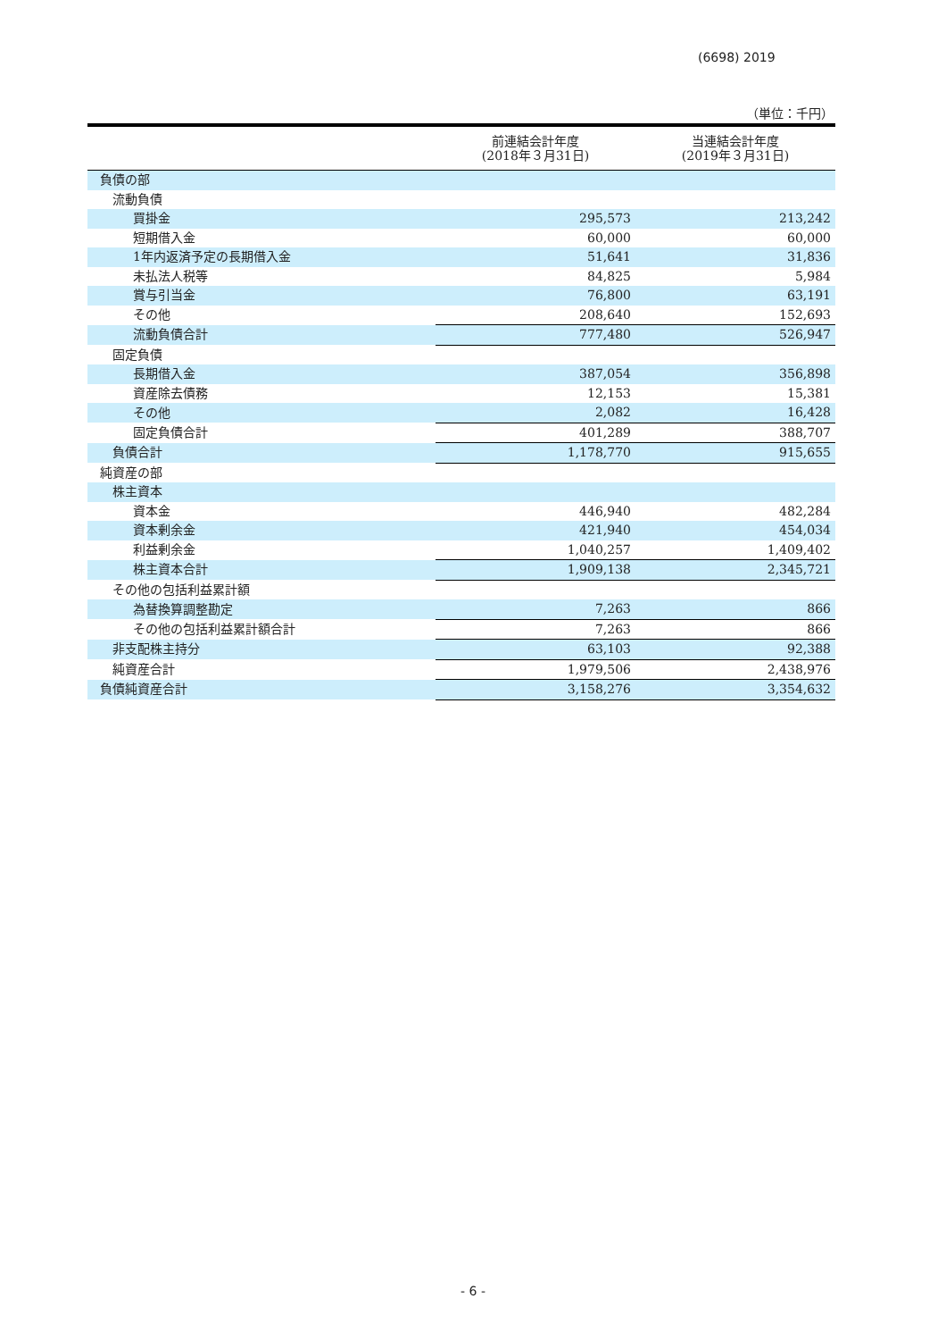(6698) 2019
（単位：千円）
| | 前連結会計年度 (2018年３月31日) | 当連結会計年度 (2019年３月31日) |
| --- | --- | --- |
| 負債の部 | | |
| 流動負債 | | |
| 買掛金 | 295,573 | 213,242 |
| 短期借入金 | 60,000 | 60,000 |
| 1年内返済予定の長期借入金 | 51,641 | 31,836 |
| 未払法人税等 | 84,825 | 5,984 |
| 賞与引当金 | 76,800 | 63,191 |
| その他 | 208,640 | 152,693 |
| 流動負債合計 | 777,480 | 526,947 |
| 固定負債 | | |
| 長期借入金 | 387,054 | 356,898 |
| 資産除去債務 | 12,153 | 15,381 |
| その他 | 2,082 | 16,428 |
| 固定負債合計 | 401,289 | 388,707 |
| 負債合計 | 1,178,770 | 915,655 |
| 純資産の部 | | |
| 株主資本 | | |
| 資本金 | 446,940 | 482,284 |
| 資本剰余金 | 421,940 | 454,034 |
| 利益剰余金 | 1,040,257 | 1,409,402 |
| 株主資本合計 | 1,909,138 | 2,345,721 |
| その他の包括利益累計額 | | |
| 為替換算調整勘定 | 7,263 | 866 |
| その他の包括利益累計額合計 | 7,263 | 866 |
| 非支配株主持分 | 63,103 | 92,388 |
| 純資産合計 | 1,979,506 | 2,438,976 |
| 負債純資産合計 | 3,158,276 | 3,354,632 |
- 6 -